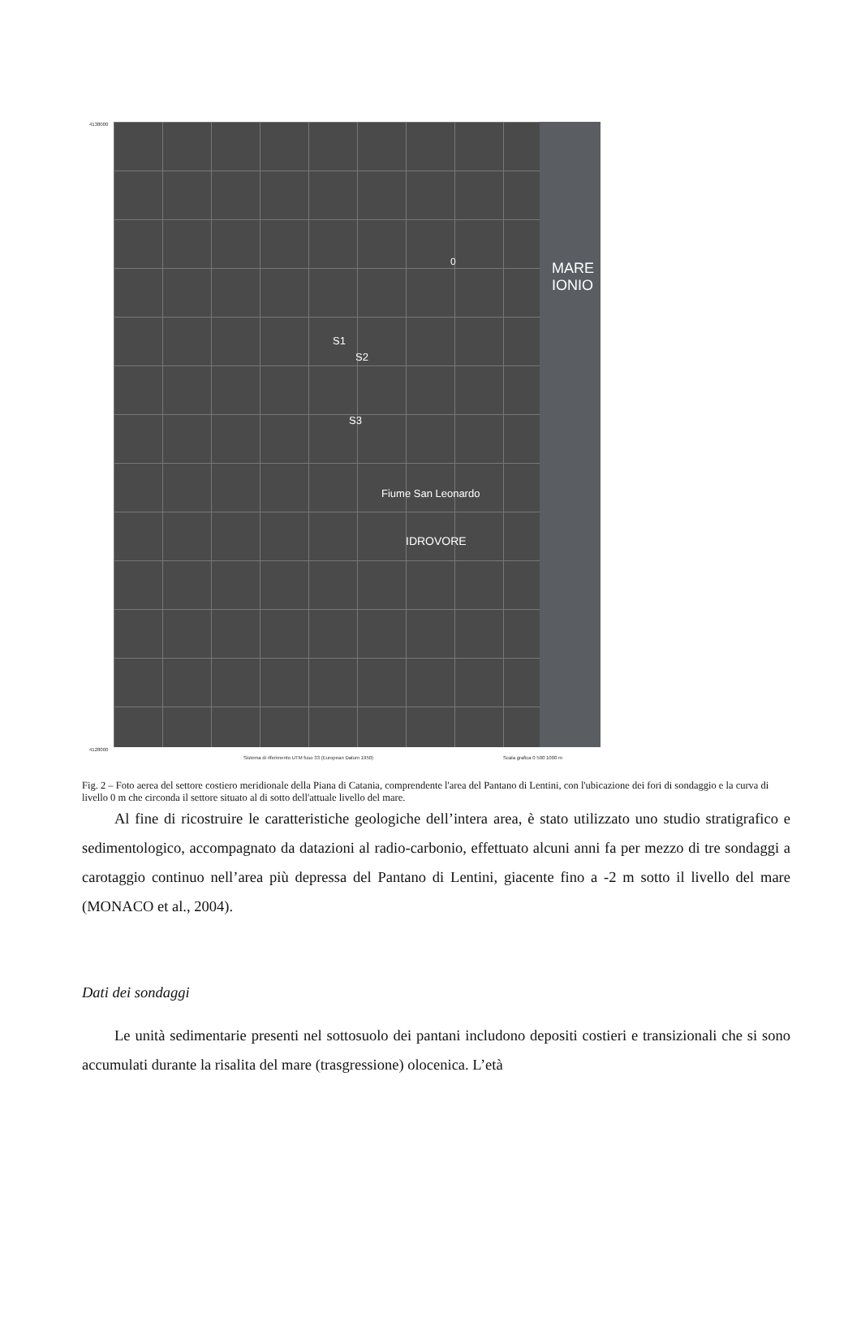S1
S2
S3
IDROVORE
Fiume San Leonardo
0 MARE IONIO
4138000
4128000
Sistema di riferimento UTM fuso 33 (European Datum 1950) Scala grafica 0 500 1000 m
Fig. 2 – Foto aerea del settore costiero meridionale della Piana di Catania, comprendente l'area del Pantano di Lentini, con l'ubicazione dei fori di sondaggio e la curva di livello 0 m che circonda il settore situato al di sotto dell'attuale livello del mare.
Al fine di ricostruire le caratteristiche geologiche dell’intera area, è stato utilizzato uno studio stratigrafico e sedimentologico, accompagnato da datazioni al radio-carbonio, effettuato alcuni anni fa per mezzo di tre sondaggi a carotaggio continuo nell’area più depressa del Pantano di Lentini, giacente fino a -2 m sotto il livello del mare (MONACO et al., 2004).
Dati dei sondaggi
Le unità sedimentarie presenti nel sottosuolo dei pantani includono depositi costieri e transizionali che si sono accumulati durante la risalita del mare (trasgressione) olocenica. L’età